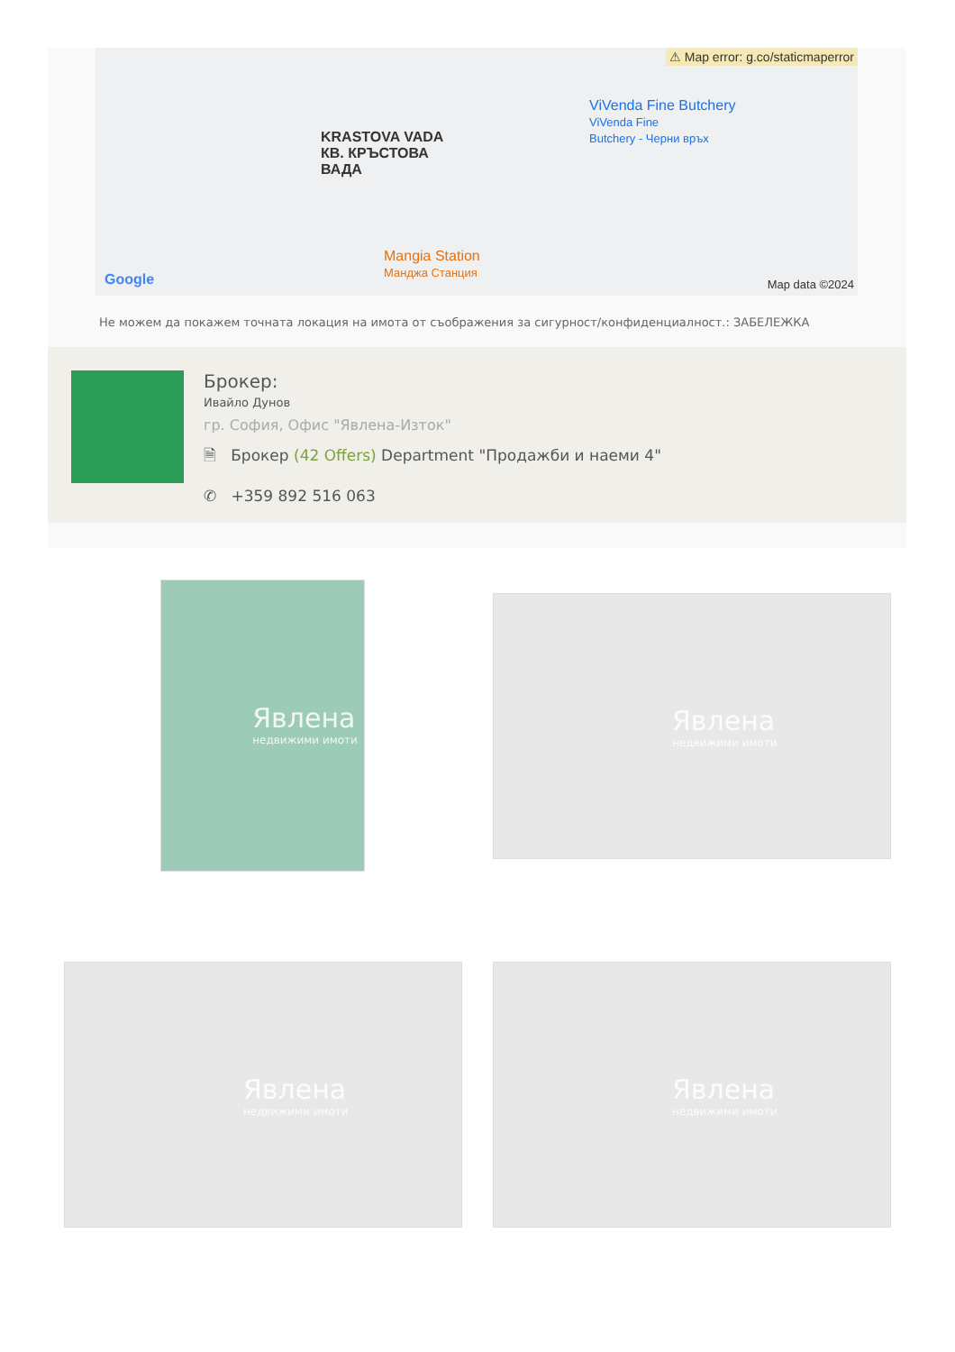⚠ Map error: g.co/staticmaperror
ViVenda Fine Butchery
ViVenda Fine
Butchery - Черни връх
KRASTOVA VADA
КВ. КРЪСТОВА
ВАДА
Mangia Station
Манджа Станция
Google Map data ©2024
Не можем да покажем точната локация на имота от съображения за сигурност/конфиденциалност.: ЗАБЕЛЕЖКА
Брокер:
Ивайло Дунов
гр. София, Офис "Явлена-Изток"
🗎 Брокер (42 Offers) Department "Продажби и наеми 4"
✆ +359 892 516 063
Явлена
недвижими имоти
Явлена
недвижими имоти
Явлена
недвижими имоти
Явлена
недвижими имоти